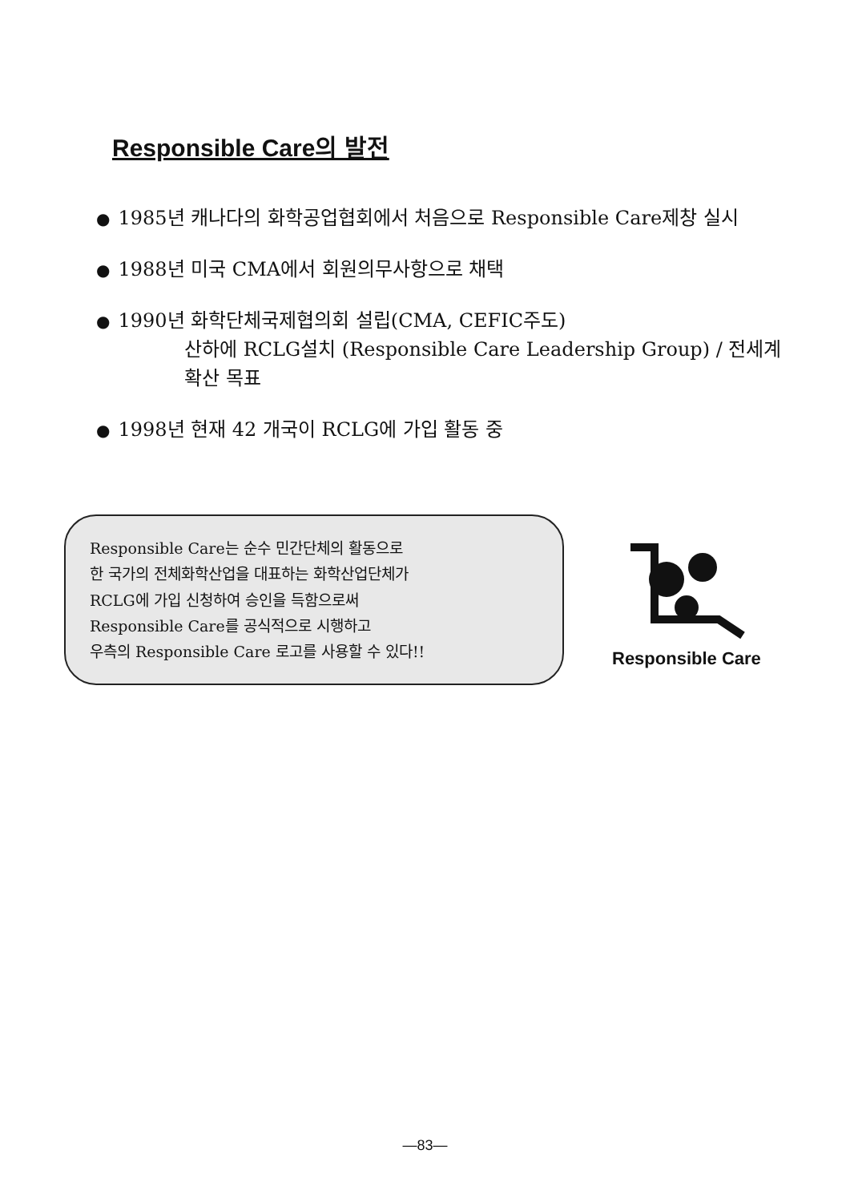Responsible Care의 발전
● 1985년 캐나다의 화학공업협회에서 처음으로 Responsible Care제창 실시
● 1988년 미국 CMA에서 회원의무사항으로 채택
● 1990년 화학단체국제협의회 설립(CMA, CEFIC주도)
산하에 RCLG설치 (Responsible Care Leadership Group) / 전세계확산 목표
● 1998년 현재 42 개국이 RCLG에 가입 활동 중
Responsible Care는 순수 민간단체의 활동으로
한 국가의 전체화학산업을 대표하는 화학산업단체가
RCLG에 가입 신청하여 승인을 득함으로써
Responsible Care를 공식적으로 시행하고
우측의 Responsible Care 로고를 사용할 수 있다!!
Responsible Care
—83—